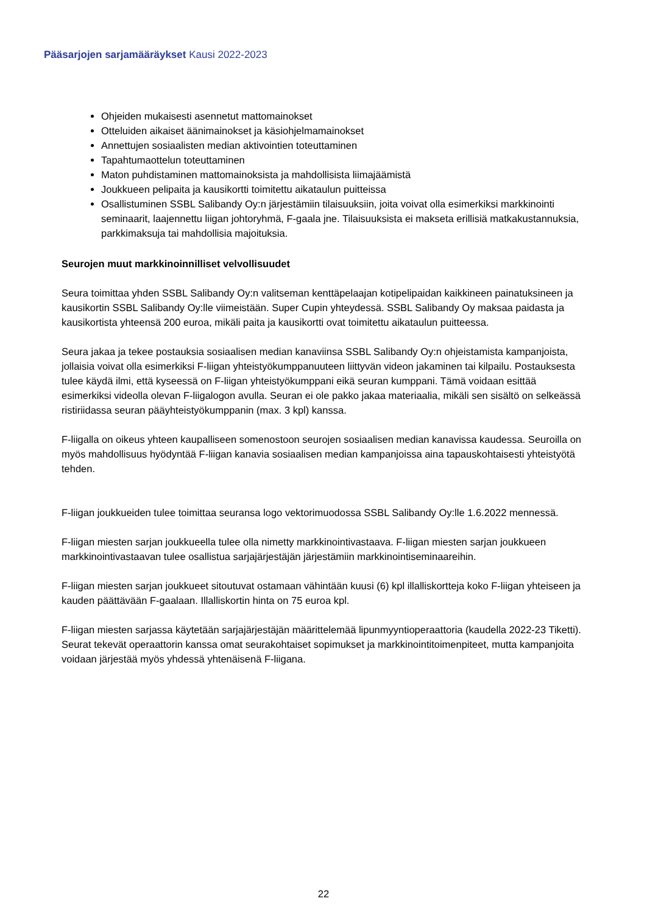Pääsarjojen sarjamääräykset Kausi 2022-2023
Ohjeiden mukaisesti asennetut mattomainokset
Otteluiden aikaiset äänimainokset ja käsiohjelmamainokset
Annettujen sosiaalisten median aktivointien toteuttaminen
Tapahtumaottelun toteuttaminen
Maton puhdistaminen mattomainoksista ja mahdollisista liimajäämistä
Joukkueen pelipaita ja kausikortti toimitettu aikataulun puitteissa
Osallistuminen SSBL Salibandy Oy:n järjestämiin tilaisuuksiin, joita voivat olla esimerkiksi markkinointi seminaarit, laajennettu liigan johtoryhmä, F-gaala jne. Tilaisuuksista ei makseta erillisiä matkakustannuksia, parkkimaksuja tai mahdollisia majoituksia.
Seurojen muut markkinoinnilliset velvollisuudet
Seura toimittaa yhden SSBL Salibandy Oy:n valitseman kenttäpelaajan kotipelipaidan kaikkineen painatuksineen ja kausikortin SSBL Salibandy Oy:lle viimeistään. Super Cupin yhteydessä. SSBL Salibandy Oy maksaa paidasta ja kausikortista yhteensä 200 euroa, mikäli paita ja kausikortti ovat toimitettu aikataulun puitteessa.
Seura jakaa ja tekee postauksia sosiaalisen median kanaviinsa SSBL Salibandy Oy:n ohjeistamista kampanjoista, jollaisia voivat olla esimerkiksi F-liigan yhteistyökumppanuuteen liittyvän videon jakaminen tai kilpailu. Postauksesta tulee käydä ilmi, että kyseessä on F-liigan yhteistyökumppani eikä seuran kumppani. Tämä voidaan esittää esimerkiksi videolla olevan F-liigalogon avulla. Seuran ei ole pakko jakaa materiaalia, mikäli sen sisältö on selkeässä ristiriidassa seuran pääyhteistyökumppanin (max. 3 kpl) kanssa.
F-liigalla on oikeus yhteen kaupalliseen somenostoon seurojen sosiaalisen median kanavissa kaudessa. Seuroilla on myös mahdollisuus hyödyntää F-liigan kanavia sosiaalisen median kampanjoissa aina tapauskohtaisesti yhteistyötä tehden.
F-liigan joukkueiden tulee toimittaa seuransa logo vektorimuodossa SSBL Salibandy Oy:lle 1.6.2022 mennessä.
F-liigan miesten sarjan joukkueella tulee olla nimetty markkinointivastaava. F-liigan miesten sarjan joukkueen markkinointivastaavan tulee osallistua sarjajärjestäjän järjestämiin markkinointiseminaareihin.
F-liigan miesten sarjan joukkueet sitoutuvat ostamaan vähintään kuusi (6) kpl illalliskortteja koko F-liigan yhteiseen ja kauden päättävään F-gaalaan. Illalliskortin hinta on 75 euroa kpl.
F-liigan miesten sarjassa käytetään sarjajärjestäjän määrittelemää lipunmyyntioperaattoria (kaudella 2022-23 Tiketti). Seurat tekevät operaattorin kanssa omat seurakohtaiset sopimukset ja markkinointitoimenpiteet, mutta kampanjoita voidaan järjestää myös yhdessä yhtenäisenä F-liigana.
22